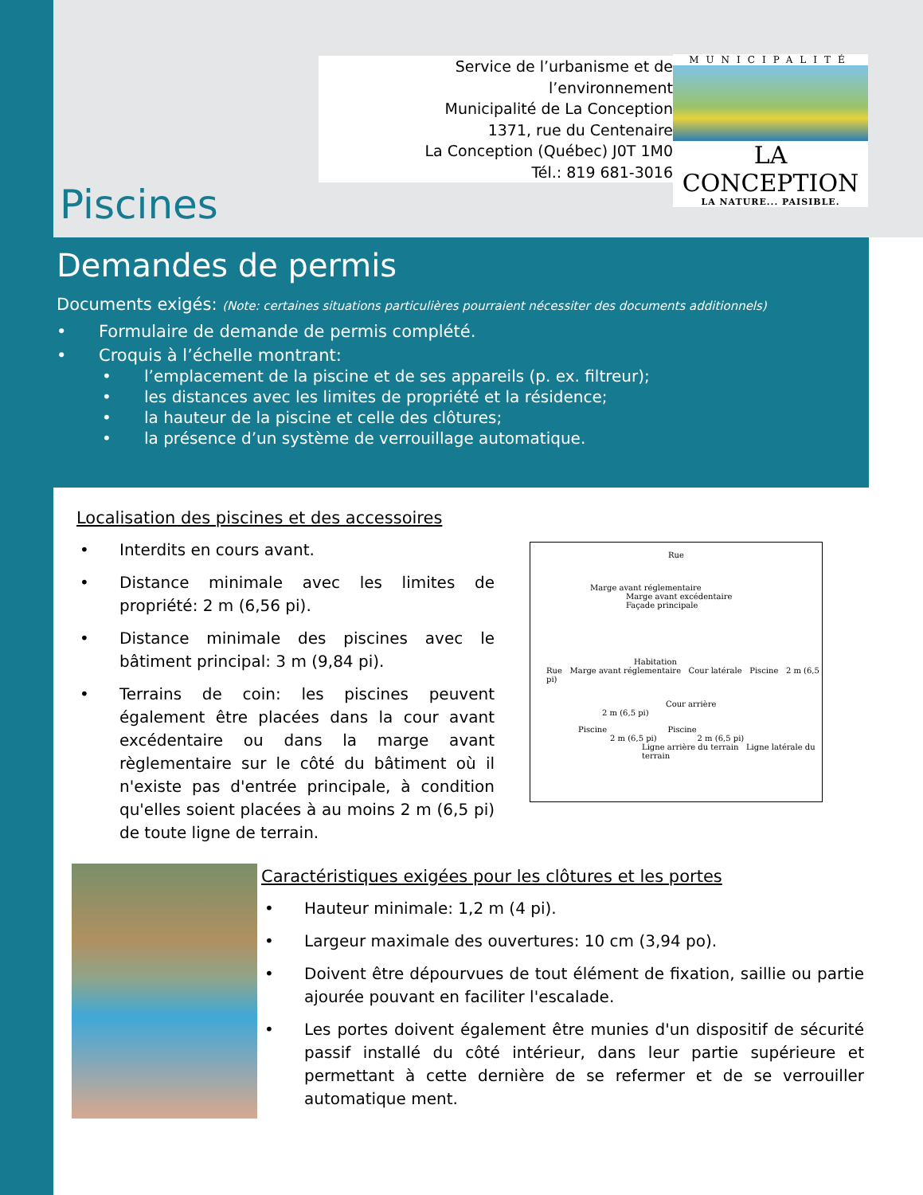Service de l’urbanisme et de l’environnement
Municipalité de La Conception
1371, rue du Centenaire
La Conception (Québec) J0T 1M0
Tél.: 819 681-3016
MUNICIPALITÉ
LA CONCEPTION
LA NATURE... PAISIBLE.
Piscines
Demandes de permis
Documents exigés: (Note: certaines situations particulières pourraient nécessiter des documents additionnels)
• Formulaire de demande de permis complété.
• Croquis à l’échelle montrant:
• l’emplacement de la piscine et de ses appareils (p. ex. filtreur);
• les distances avec les limites de propriété et la résidence;
• la hauteur de la piscine et celle des clôtures;
• la présence d’un système de verrouillage automatique.
Localisation des piscines et des accessoires
• Interdits en cours avant.
• Distance minimale avec les limites de propriété: 2 m (6,56 pi).
• Distance minimale des piscines avec le bâtiment principal: 3 m (9,84 pi).
• Terrains de coin: les piscines peuvent également être placées dans la cour avant excédentaire ou dans la marge avant règlementaire sur le côté du bâtiment où il n'existe pas d'entrée principale, à condition qu'elles soient placées à au moins 2 m (6,5 pi) de toute ligne de terrain.
Rue
Marge avant réglementaire
Marge avant excédentaire
Façade principale
Habitation
Rue Marge avant réglementaire Cour latérale Piscine 2 m (6,5 pi)
Cour arrière
2 m (6,5 pi)
Piscine Piscine
2 m (6,5 pi) 2 m (6,5 pi)
Ligne arrière du terrain Ligne latérale du terrain
Caractéristiques exigées pour les clôtures et les portes
• Hauteur minimale: 1,2 m (4 pi).
• Largeur maximale des ouvertures: 10 cm (3,94 po).
• Doivent être dépourvues de tout élément de fixation, saillie ou partie ajourée pouvant en faciliter l'escalade.
• Les portes doivent également être munies d'un dispositif de sécurité passif installé du côté intérieur, dans leur partie supérieure et permettant à cette dernière de se refermer et de se verrouiller automatique ment.